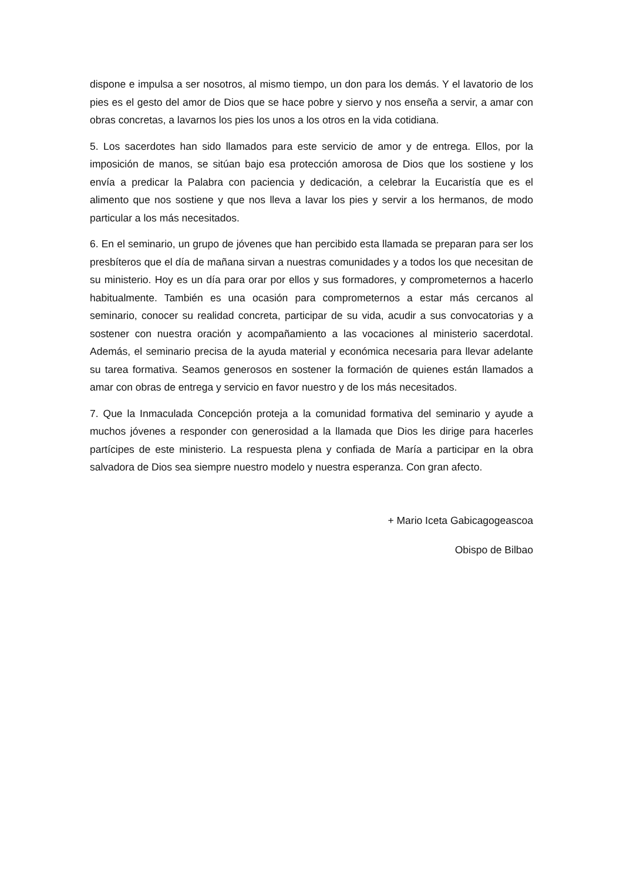dispone e impulsa a ser nosotros, al mismo tiempo, un don para los demás. Y el lavatorio de los pies es el gesto del amor de Dios que se hace pobre y siervo y nos enseña a servir, a amar con obras concretas, a lavarnos los pies los unos a los otros en la vida cotidiana.
5. Los sacerdotes han sido llamados para este servicio de amor y de entrega. Ellos, por la imposición de manos, se sitúan bajo esa protección amorosa de Dios que los sostiene y los envía a predicar la Palabra con paciencia y dedicación, a celebrar la Eucaristía que es el alimento que nos sostiene y que nos lleva a lavar los pies y servir a los hermanos, de modo particular a los más necesitados.
6. En el seminario, un grupo de jóvenes que han percibido esta llamada se preparan para ser los presbíteros que el día de mañana sirvan a nuestras comunidades y a todos los que necesitan de su ministerio. Hoy es un día para orar por ellos y sus formadores, y comprometernos a hacerlo habitualmente. También es una ocasión para comprometernos a estar más cercanos al seminario, conocer su realidad concreta, participar de su vida, acudir a sus convocatorias y a sostener con nuestra oración y acompañamiento a las vocaciones al ministerio sacerdotal. Además, el seminario precisa de la ayuda material y económica necesaria para llevar adelante su tarea formativa. Seamos generosos en sostener la formación de quienes están llamados a amar con obras de entrega y servicio en favor nuestro y de los más necesitados.
7. Que la Inmaculada Concepción proteja a la comunidad formativa del seminario y ayude a muchos jóvenes a responder con generosidad a la llamada que Dios les dirige para hacerles partícipes de este ministerio. La respuesta plena y confiada de María a participar en la obra salvadora de Dios sea siempre nuestro modelo y nuestra esperanza. Con gran afecto.
+ Mario Iceta Gabicagogeascoa
Obispo de Bilbao